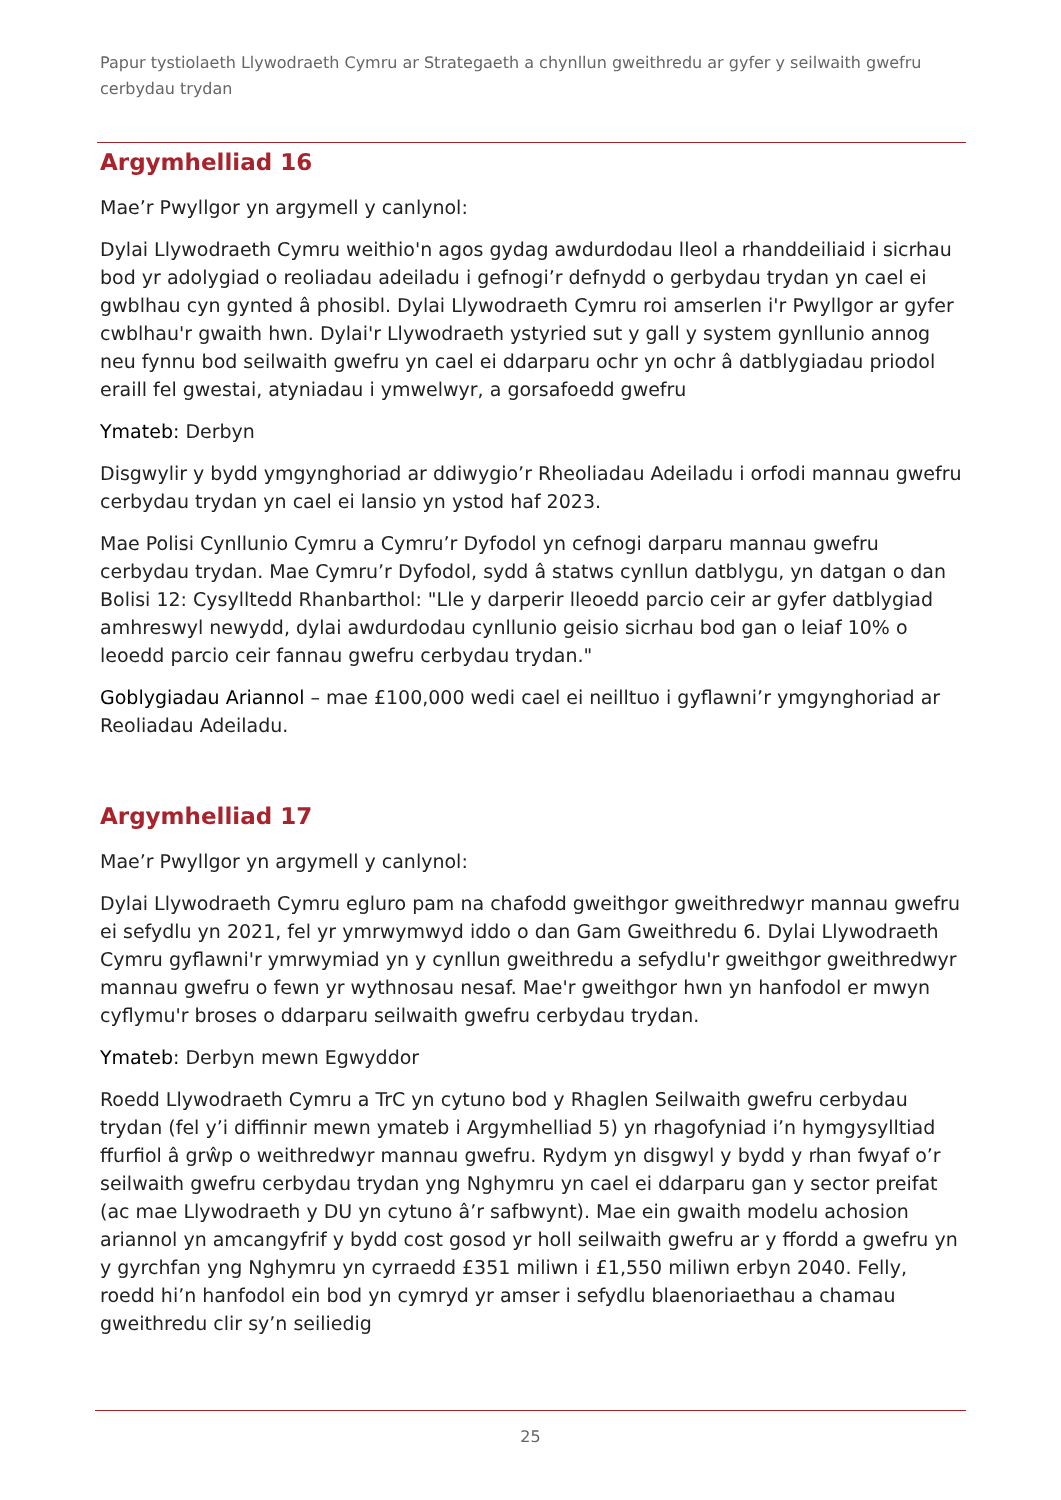Papur tystiolaeth Llywodraeth Cymru ar Strategaeth a chynllun gweithredu ar gyfer y seilwaith gwefru cerbydau trydan
Argymhelliad 16
Mae’r Pwyllgor yn argymell y canlynol:
Dylai Llywodraeth Cymru weithio'n agos gydag awdurdodau lleol a rhanddeiliaid i sicrhau bod yr adolygiad o reoliadau adeiladu i gefnogi’r defnydd o gerbydau trydan yn cael ei gwblhau cyn gynted â phosibl. Dylai Llywodraeth Cymru roi amserlen i'r Pwyllgor ar gyfer cwblhau'r gwaith hwn. Dylai'r Llywodraeth ystyried sut y gall y system gynllunio annog neu fynnu bod seilwaith gwefru yn cael ei ddarparu ochr yn ochr â datblygiadau priodol eraill fel gwestai, atyniadau i ymwelwyr, a gorsafoedd gwefru
Ymateb: Derbyn
Disgwylir y bydd ymgynghoriad ar ddiwygio’r Rheoliadau Adeiladu i orfodi mannau gwefru cerbydau trydan yn cael ei lansio yn ystod haf 2023.
Mae Polisi Cynllunio Cymru a Cymru’r Dyfodol yn cefnogi darparu mannau gwefru cerbydau trydan. Mae Cymru’r Dyfodol, sydd â statws cynllun datblygu, yn datgan o dan Bolisi 12: Cysylltedd Rhanbarthol: "Lle y darperir lleoedd parcio ceir ar gyfer datblygiad amhreswyl newydd, dylai awdurdodau cynllunio geisio sicrhau bod gan o leiaf 10% o leoedd parcio ceir fannau gwefru cerbydau trydan."
Goblygiadau Ariannol – mae £100,000 wedi cael ei neilltuo i gyflawni’r ymgynghoriad ar Reoliadau Adeiladu.
Argymhelliad 17
Mae’r Pwyllgor yn argymell y canlynol:
Dylai Llywodraeth Cymru egluro pam na chafodd gweithgor gweithredwyr mannau gwefru ei sefydlu yn 2021, fel yr ymrwymwyd iddo o dan Gam Gweithredu 6. Dylai Llywodraeth Cymru gyflawni'r ymrwymiad yn y cynllun gweithredu a sefydlu'r gweithgor gweithredwyr mannau gwefru o fewn yr wythnosau nesaf. Mae'r gweithgor hwn yn hanfodol er mwyn cyflymu'r broses o ddarparu seilwaith gwefru cerbydau trydan.
Ymateb: Derbyn mewn Egwyddor
Roedd Llywodraeth Cymru a TrC yn cytuno bod y Rhaglen Seilwaith gwefru cerbydau trydan (fel y’i diffinnir mewn ymateb i Argymhelliad 5) yn rhagofyniad i’n hymgysylltiad ffurfiol â grŵp o weithredwyr mannau gwefru. Rydym yn disgwyl y bydd y rhan fwyaf o’r seilwaith gwefru cerbydau trydan yng Nghymru yn cael ei ddarparu gan y sector preifat (ac mae Llywodraeth y DU yn cytuno â’r safbwynt). Mae ein gwaith modelu achosion ariannol yn amcangyfrif y bydd cost gosod yr holl seilwaith gwefru ar y ffordd a gwefru yn y gyrchfan yng Nghymru yn cyrraedd £351 miliwn i £1,550 miliwn erbyn 2040. Felly, roedd hi’n hanfodol ein bod yn cymryd yr amser i sefydlu blaenoriaethau a chamau gweithredu clir sy’n seiliedig
25